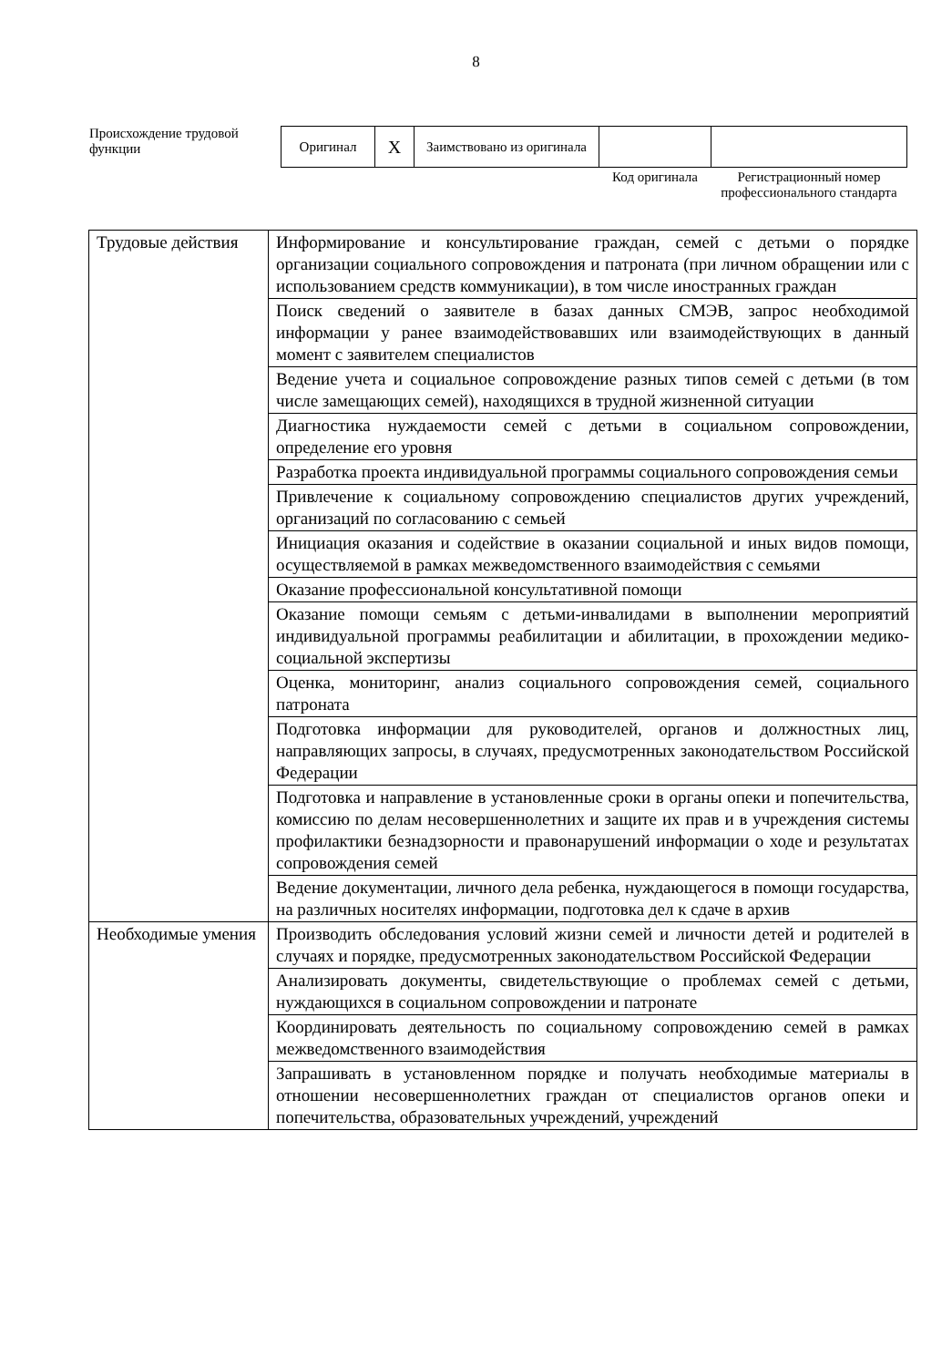8
Происхождение трудовой функции
| Оригинал | X | Заимствовано из оригинала | | |
| | | | Код оригинала | Регистрационный номер профессионального стандарта |
| Трудовые действия | Информирование и консультирование граждан, семей с детьми о порядке организации социального сопровождения и патроната (при личном обращении или с использованием средств коммуникации), в том числе иностранных граждан |
| | Поиск сведений о заявителе в базах данных СМЭВ, запрос необходимой информации у ранее взаимодействовавших или взаимодействующих в данный момент с заявителем специалистов |
| | Ведение учета и социальное сопровождение разных типов семей с детьми (в том числе замещающих семей), находящихся в трудной жизненной ситуации |
| | Диагностика нуждаемости семей с детьми в социальном сопровождении, определение его уровня |
| | Разработка проекта индивидуальной программы социального сопровождения семьи |
| | Привлечение к социальному сопровождению специалистов других учреждений, организаций по согласованию с семьей |
| | Инициация оказания и содействие в оказании социальной и иных видов помощи, осуществляемой в рамках межведомственного взаимодействия с семьями |
| | Оказание профессиональной консультативной помощи |
| | Оказание помощи семьям с детьми-инвалидами в выполнении мероприятий индивидуальной программы реабилитации и абилитации, в прохождении медико-социальной экспертизы |
| | Оценка, мониторинг, анализ социального сопровождения семей, социального патроната |
| | Подготовка информации для руководителей, органов и должностных лиц, направляющих запросы, в случаях, предусмотренных законодательством Российской Федерации |
| | Подготовка и направление в установленные сроки в органы опеки и попечительства, комиссию по делам несовершеннолетних и защите их прав и в учреждения системы профилактики безнадзорности и правонарушений информации о ходе и результатах сопровождения семей |
| | Ведение документации, личного дела ребенка, нуждающегося в помощи государства, на различных носителях информации, подготовка дел к сдаче в архив |
| Необходимые умения | Производить обследования условий жизни семей и личности детей и родителей в случаях и порядке, предусмотренных законодательством Российской Федерации |
| | Анализировать документы, свидетельствующие о проблемах семей с детьми, нуждающихся в социальном сопровождении и патронате |
| | Координировать деятельность по социальному сопровождению семей в рамках межведомственного взаимодействия |
| | Запрашивать в установленном порядке и получать необходимые материалы в отношении несовершеннолетних граждан от специалистов органов опеки и попечительства, образовательных учреждений, учреждений |